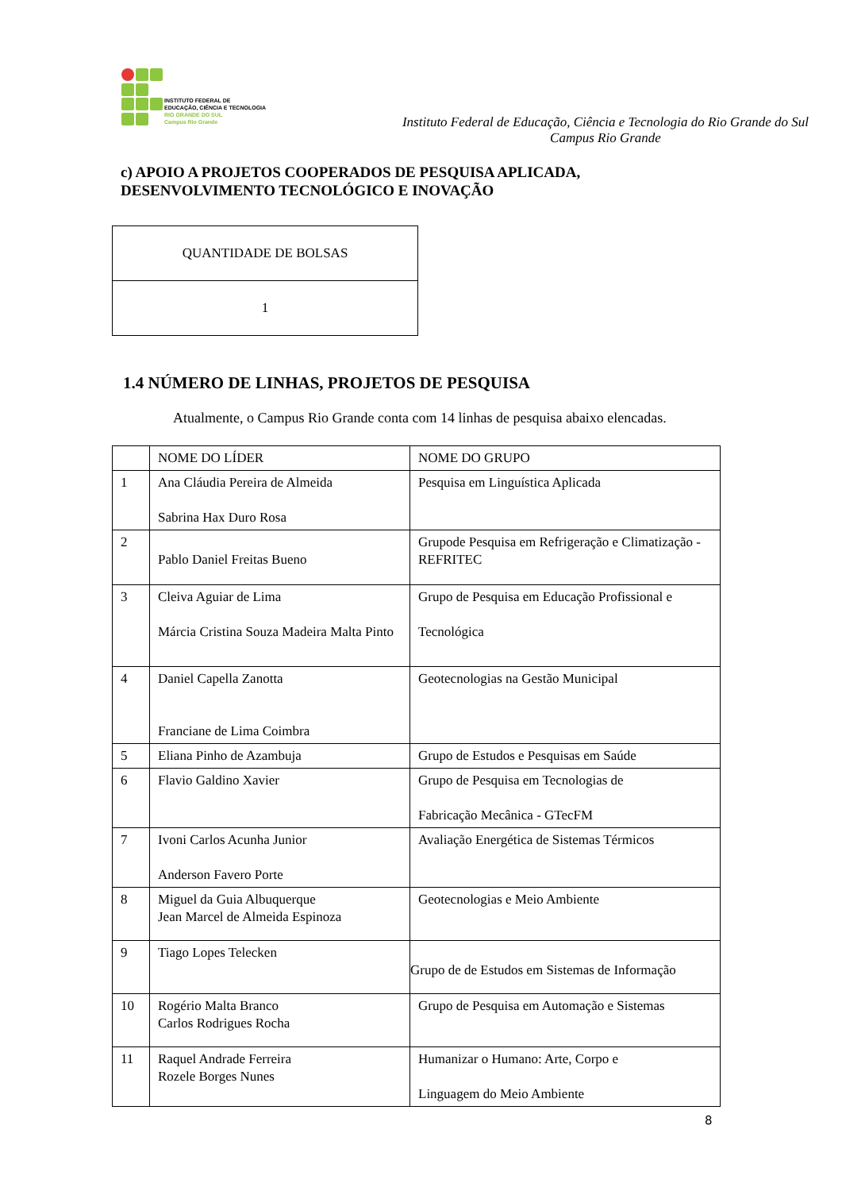INSTITUTO FEDERAL DE
EDUCAÇÃO, CIÊNCIA E TECNOLOGIA
RIO GRANDE DO SUL
Campus Rio Grande
Instituto Federal de Educação, Ciência e Tecnologia do Rio Grande do Sul
Campus Rio Grande
c) APOIO A PROJETOS COOPERADOS DE PESQUISA APLICADA,
DESENVOLVIMENTO TECNOLÓGICO E INOVAÇÃO
| QUANTIDADE DE BOLSAS |
| 1 |
1.4 NÚMERO DE LINHAS, PROJETOS DE PESQUISA
Atualmente, o Campus Rio Grande conta com 14 linhas de pesquisa abaixo elencadas.
| | NOME DO LÍDER | NOME DO GRUPO |
| 1 | Ana Cláudia Pereira de Almeida Sabrina Hax Duro Rosa | Pesquisa em Linguística Aplicada |
| 2 | Pablo Daniel Freitas Bueno | Grupode Pesquisa em Refrigeração e Climatização - REFRITEC |
| 3 | Cleiva Aguiar de Lima Márcia Cristina Souza Madeira Malta Pinto | Grupo de Pesquisa em Educação Profissional e Tecnológica |
| 4 | Daniel Capella Zanotta Franciane de Lima Coimbra | Geotecnologias na Gestão Municipal |
| 5 | Eliana Pinho de Azambuja | Grupo de Estudos e Pesquisas em Saúde |
| 6 | Flavio Galdino Xavier | Grupo de Pesquisa em Tecnologias de Fabricação Mecânica - GTecFM |
| 7 | Ivoni Carlos Acunha Junior Anderson Favero Porte | Avaliação Energética de Sistemas Térmicos |
| 8 | Miguel da Guia Albuquerque Jean Marcel de Almeida Espinoza | Geotecnologias e Meio Ambiente |
| 9 | Tiago Lopes Telecken | Grupo de de Estudos em Sistemas de Informação |
| 10 | Rogério Malta Branco Carlos Rodrigues Rocha | Grupo de Pesquisa em Automação e Sistemas |
| 11 | Raquel Andrade Ferreira Rozele Borges Nunes | Humanizar o Humano: Arte, Corpo e Linguagem do Meio Ambiente |
8